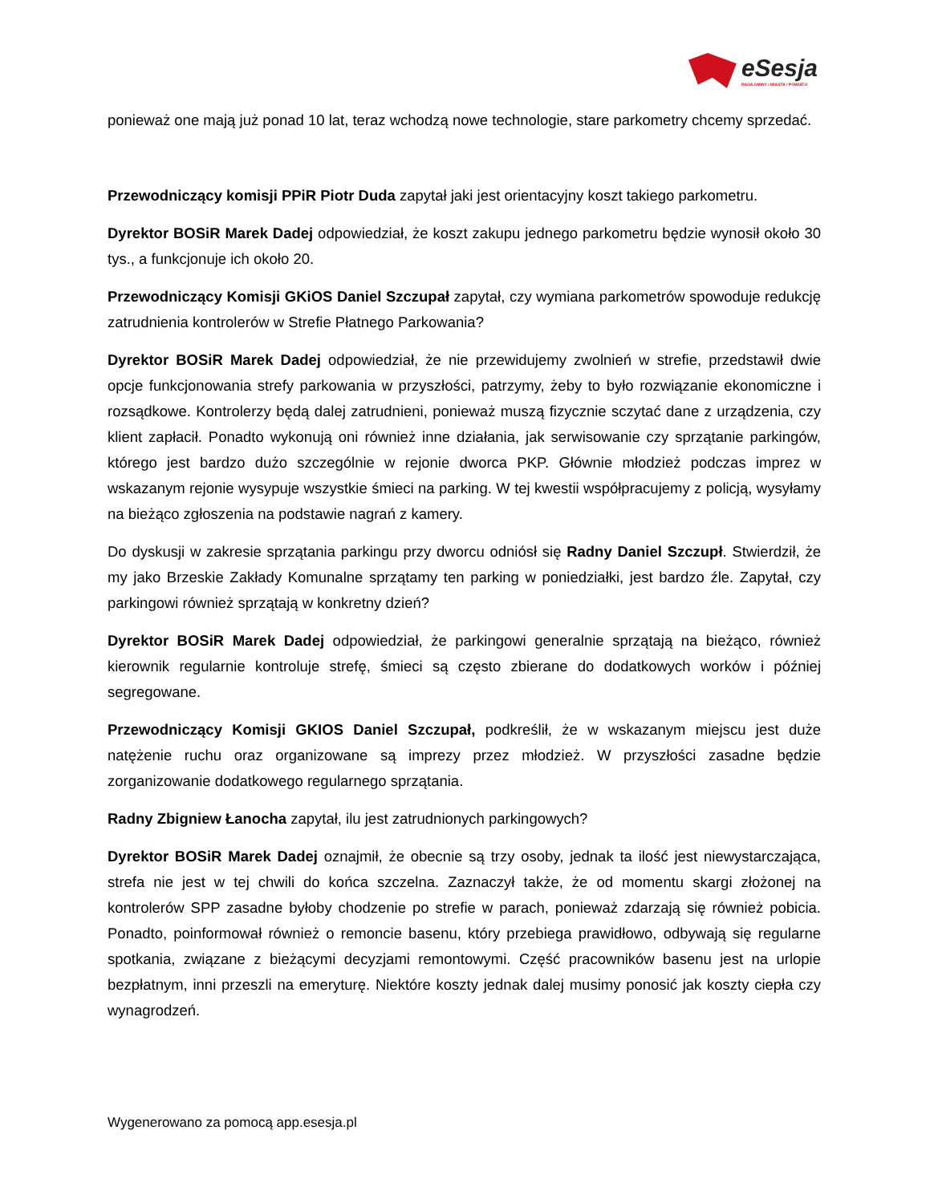eSesja
RADA GMINY / MIASTA / POWIATU
ponieważ one mają już ponad 10 lat, teraz wchodzą nowe technologie, stare parkometry chcemy sprzedać.
Przewodniczący komisji PPiR Piotr Duda zapytał jaki jest orientacyjny koszt takiego parkometru.
Dyrektor BOSiR Marek Dadej odpowiedział, że koszt zakupu jednego parkometru będzie wynosił około 30 tys., a funkcjonuje ich około 20.
Przewodniczący Komisji GKiOS Daniel Szczupał zapytał, czy wymiana parkometrów spowoduje redukcję zatrudnienia kontrolerów w Strefie Płatnego Parkowania?
Dyrektor BOSiR Marek Dadej odpowiedział, że nie przewidujemy zwolnień w strefie, przedstawił dwie opcje funkcjonowania strefy parkowania w przyszłości, patrzymy, żeby to było rozwiązanie ekonomiczne i rozsądkowe. Kontrolerzy będą dalej zatrudnieni, ponieważ muszą fizycznie sczytać dane z urządzenia, czy klient zapłacił. Ponadto wykonują oni również inne działania, jak serwisowanie czy sprzątanie parkingów, którego jest bardzo dużo szczególnie w rejonie dworca PKP. Głównie młodzież podczas imprez w wskazanym rejonie wysypuje wszystkie śmieci na parking. W tej kwestii współpracujemy z policją, wysyłamy na bieżąco zgłoszenia na podstawie nagrań z kamery.
Do dyskusji w zakresie sprzątania parkingu przy dworcu odniósł się Radny Daniel Szczupł. Stwierdził, że my jako Brzeskie Zakłady Komunalne sprzątamy ten parking w poniedziałki, jest bardzo źle. Zapytał, czy parkingowi również sprzątają w konkretny dzień?
Dyrektor BOSiR Marek Dadej odpowiedział, że parkingowi generalnie sprzątają na bieżąco, również kierownik regularnie kontroluje strefę, śmieci są często zbierane do dodatkowych worków i później segregowane.
Przewodniczący Komisji GKIOS Daniel Szczupał, podkreślił, że w wskazanym miejscu jest duże natężenie ruchu oraz organizowane są imprezy przez młodzież. W przyszłości zasadne będzie zorganizowanie dodatkowego regularnego sprzątania.
Radny Zbigniew Łanocha zapytał, ilu jest zatrudnionych parkingowych?
Dyrektor BOSiR Marek Dadej oznajmił, że obecnie są trzy osoby, jednak ta ilość jest niewystarczająca, strefa nie jest w tej chwili do końca szczelna. Zaznaczył także, że od momentu skargi złożonej na kontrolerów SPP zasadne byłoby chodzenie po strefie w parach, ponieważ zdarzają się również pobicia. Ponadto, poinformował również o remoncie basenu, który przebiega prawidłowo, odbywają się regularne spotkania, związane z bieżącymi decyzjami remontowymi. Część pracowników basenu jest na urlopie bezpłatnym, inni przeszli na emeryturę. Niektóre koszty jednak dalej musimy ponosić jak koszty ciepła czy wynagrodzeń.
Wygenerowano za pomocą app.esesja.pl